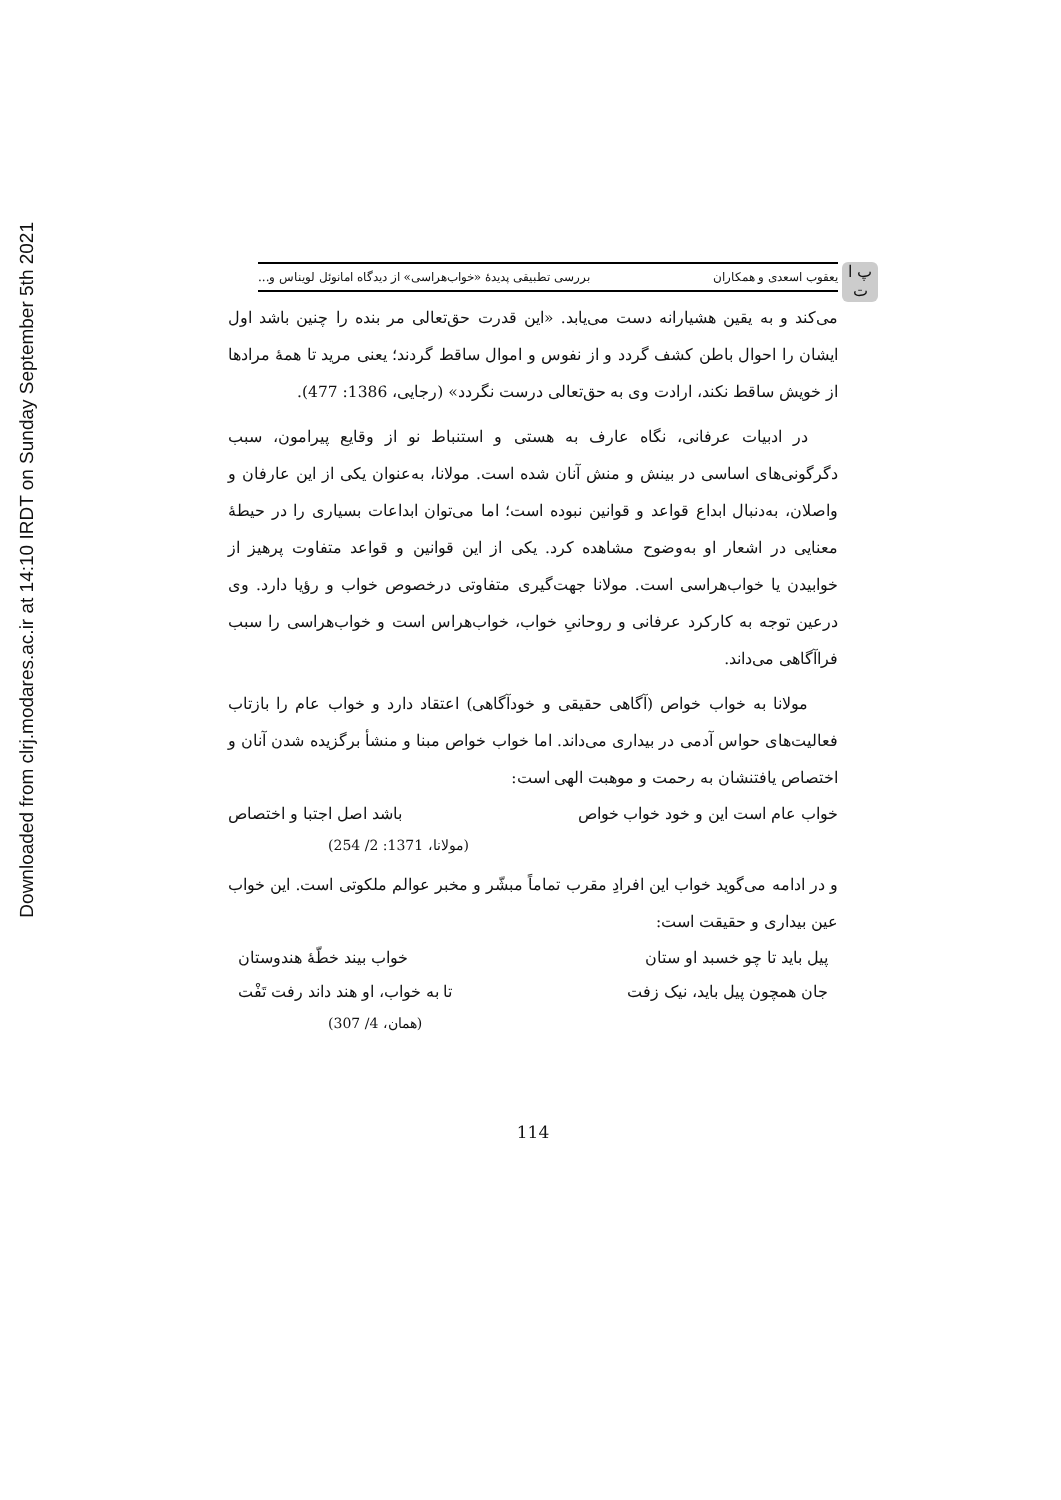Downloaded from clrj.modares.ac.ir at 14:10 IRDT on Sunday September 5th 2021
پ ا ت
یعقوب اسعدی و همکاران بررسی تطبیقی پدیدهٔ «خواب‌هراسی» از دیدگاه امانوئل لویناس و...
می‌کند و به یقین هشیارانه دست می‌یابد. «این قدرت حق‌تعالی مر بنده را چنین باشد اول ایشان را احوال باطن کشف گردد و از نفوس و اموال ساقط گردند؛ یعنی مرید تا همهٔ مرادها از خویش ساقط نکند، ارادت وی به حق‌تعالی درست نگردد» (رجایی، 1386: 477).
در ادبیات عرفانی، نگاه عارف به هستی و استنباط نو از وقایع پیرامون، سبب دگرگونی‌های اساسی در بینش و منش آنان شده است. مولانا، به‌عنوان یکی از این عارفان و واصلان، به‌دنبال ابداع قواعد و قوانین نبوده است؛ اما می‌توان ابداعات بسیاری را در حیطهٔ معنایی در اشعار او به‌وضوح مشاهده کرد. یکی از این قوانین و قواعد متفاوت پرهیز از خوابیدن یا خواب‌هراسی است. مولانا جهت‌گیری متفاوتی درخصوص خواب و رؤیا دارد. وی درعین توجه به کارکرد عرفانی و روحانیِ خواب، خواب‌هراس است و خواب‌هراسی را سبب فراآگاهی می‌داند.
مولانا به خواب خواص (آگاهی حقیقی و خودآگاهی) اعتقاد دارد و خواب عام را بازتاب فعالیت‌های حواس آدمی در بیداری می‌داند. اما خواب خواص مبنا و منشأ برگزیده شدن آنان و اختصاص یافتنشان به رحمت و موهبت الهی است:
خواب عام است این و خود خواب خواص باشد اصل اجتبا و اختصاص
(مولانا، 1371: 2/ 254)
و در ادامه می‌گوید خواب این افرادِ مقرب تماماً مبشّر و مخبر عوالم ملکوتی است. این خواب عین بیداری و حقیقت است:
پیل باید تا چو خسبد او ستان خواب بیند خطّهٔ هندوستان
جان همچون پیل باید، نیک زفت تا به خواب، او هند داند رفت تَفْت
(همان، 4/ 307)
114